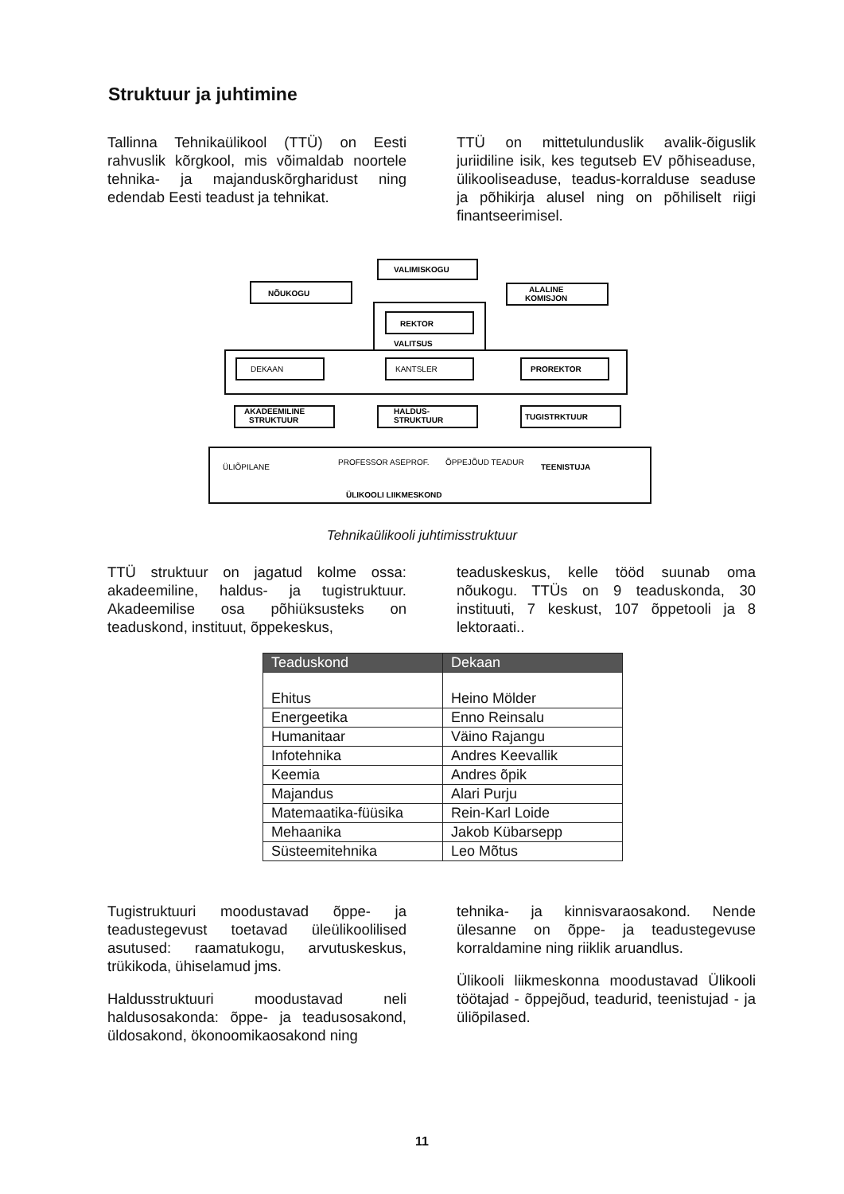Struktuur ja juhtimine
Tallinna Tehnikaülikool (TTÜ) on Eesti rahvuslik kõrgkool, mis võimaldab noortele tehnika- ja majanduskõrgharidust ning edendab Eesti teadust ja tehnikat.
TTÜ on mittetulunduslik avalik-õiguslik juriidiline isik, kes tegutseb EV põhiseaduse, ülikooliseaduse, teadus-korralduse seaduse ja põhikirja alusel ning on põhiliselt riigi finantseerimisel.
VALIMISKOGU
NÕUKOGU
ALALINE
KOMISJON
REKTOR
VALITSUS
DEKAAN
KANTSLER
PROREKTOR
AKADEEMILINE
STRUKTUUR
HALDUS-
STRUKTUUR
TUGISTRKTUUR
ÜLIÕPILANE
PROFESSOR ASEPROF.
ÕPPEJÕUD TEADUR
TEENISTUJA
ÜLIKOOLI LIIKMESKOND
Tehnikaülikooli juhtimisstruktuur
TTÜ struktuur on jagatud kolme ossa: akadeemiline, haldus- ja tugistruktuur. Akadeemilise osa põhiüksusteks on teaduskond, instituut, õppekeskus,
teaduskeskus, kelle tööd suunab oma nõukogu. TTÜs on 9 teaduskonda, 30 instituuti, 7 keskust, 107 õppetooli ja 8 lektoraati..
| Teaduskond | Dekaan |
| --- | --- |
| Ehitus | Heino Mölder |
| Energeetika | Enno Reinsalu |
| Humanitaar | Väino Rajangu |
| Infotehnika | Andres Keevallik |
| Keemia | Andres õpik |
| Majandus | Alari Purju |
| Matemaatika-füüsika | Rein-Karl Loide |
| Mehaanika | Jakob Kübarsepp |
| Süsteemitehnika | Leo Mõtus |
Tugistruktuuri moodustavad õppe- ja teadustegevust toetavad üleülikoolilised asutused: raamatukogu, arvutuskeskus, trükikoda, ühiselamud jms.
Haldusstruktuuri moodustavad neli haldusosakonda: õppe- ja teadusosakond, üldosakond, ökonoomikaosakond ning
tehnika- ja kinnisvaraosakond. Nende ülesanne on õppe- ja teadustegevuse korraldamine ning riiklik aruandlus.
Ülikooli liikmeskonna moodustavad Ülikooli töötajad - õppejõud, teadurid, teenistujad - ja üliõpilased.
11